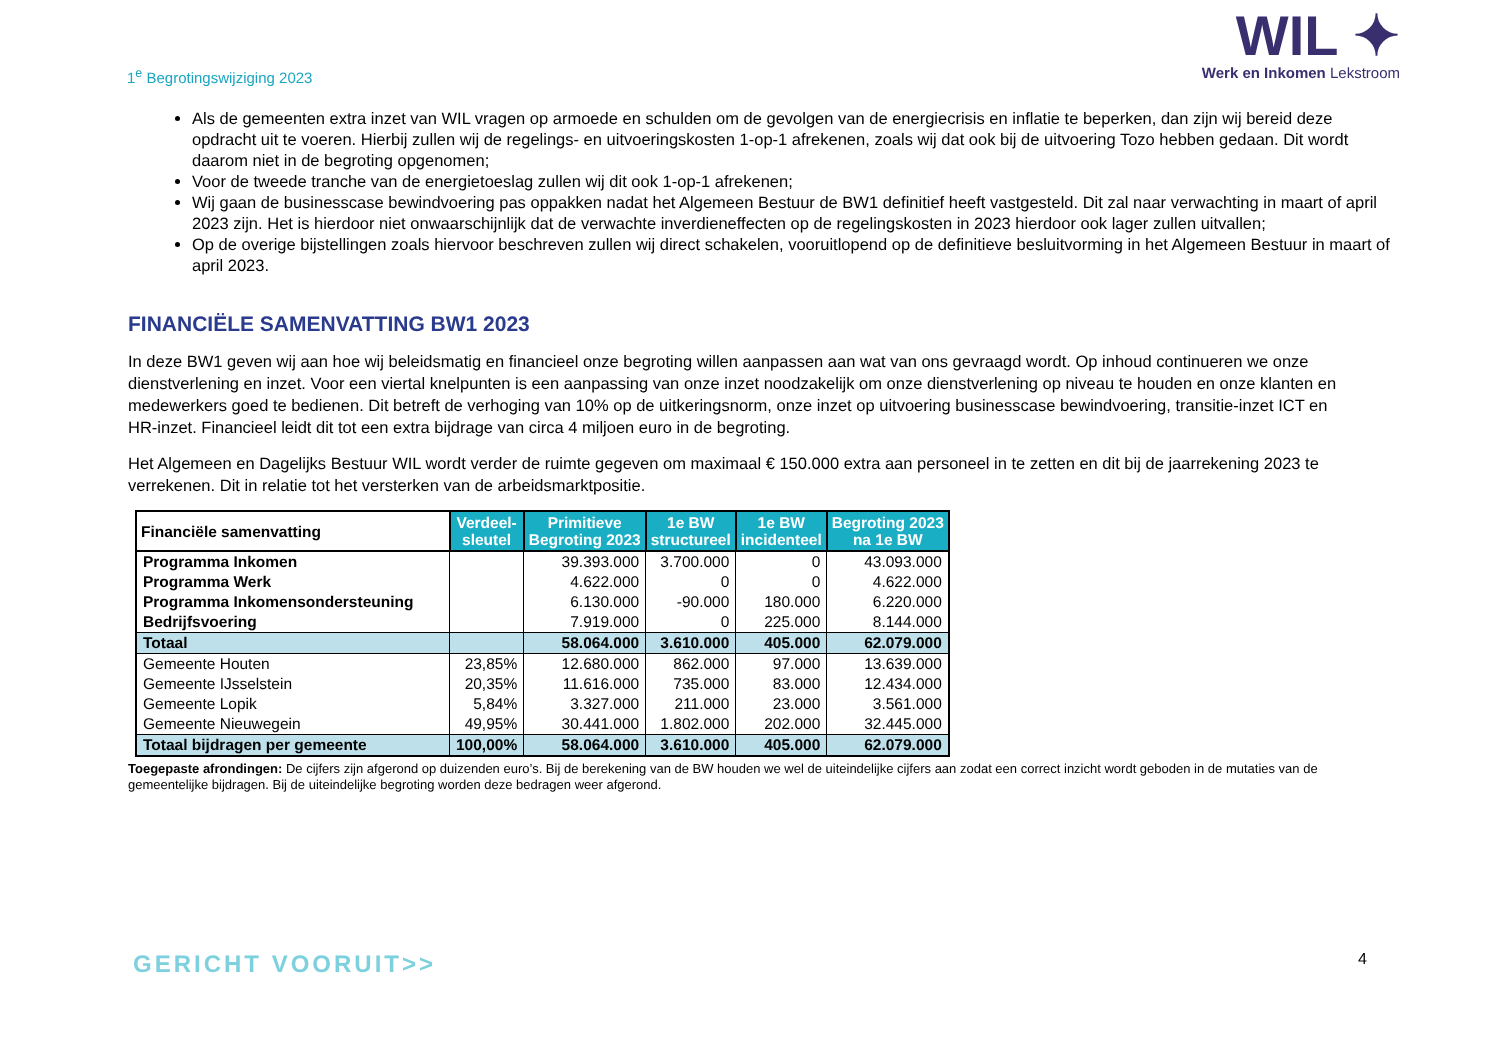1<sup>e</sup> Begrotingswijziging 2023
WIL ✦
Werk en Inkomen Lekstroom
Als de gemeenten extra inzet van WIL vragen op armoede en schulden om de gevolgen van de energiecrisis en inflatie te beperken, dan zijn wij bereid deze opdracht uit te voeren. Hierbij zullen wij de regelings- en uitvoeringskosten 1-op-1 afrekenen, zoals wij dat ook bij de uitvoering Tozo hebben gedaan. Dit wordt daarom niet in de begroting opgenomen;
Voor de tweede tranche van de energietoeslag zullen wij dit ook 1-op-1 afrekenen;
Wij gaan de businesscase bewindvoering pas oppakken nadat het Algemeen Bestuur de BW1 definitief heeft vastgesteld. Dit zal naar verwachting in maart of april 2023 zijn. Het is hierdoor niet onwaarschijnlijk dat de verwachte inverdieneffecten op de regelingskosten in 2023 hierdoor ook lager zullen uitvallen;
Op de overige bijstellingen zoals hiervoor beschreven zullen wij direct schakelen, vooruitlopend op de definitieve besluitvorming in het Algemeen Bestuur in maart of april 2023.
FINANCIËLE SAMENVATTING BW1 2023
In deze BW1 geven wij aan hoe wij beleidsmatig en financieel onze begroting willen aanpassen aan wat van ons gevraagd wordt. Op inhoud continueren we onze dienstverlening en inzet. Voor een viertal knelpunten is een aanpassing van onze inzet noodzakelijk om onze dienstverlening op niveau te houden en onze klanten en medewerkers goed te bedienen. Dit betreft de verhoging van 10% op de uitkeringsnorm, onze inzet op uitvoering businesscase bewindvoering, transitie-inzet ICT en HR-inzet. Financieel leidt dit tot een extra bijdrage van circa 4 miljoen euro in de begroting.
Het Algemeen en Dagelijks Bestuur WIL wordt verder de ruimte gegeven om maximaal € 150.000 extra aan personeel in te zetten en dit bij de jaarrekening 2023 te verrekenen. Dit in relatie tot het versterken van de arbeidsmarktpositie.
| Financiële samenvatting | Verdeel- sleutel | Primitieve Begroting 2023 | 1e BW structureel | 1e BW incidenteel | Begroting 2023 na 1e BW |
| --- | --- | --- | --- | --- | --- |
| Programma Inkomen | | 39.393.000 | 3.700.000 | 0 | 43.093.000 |
| Programma Werk | | 4.622.000 | 0 | 0 | 4.622.000 |
| Programma Inkomensondersteuning | | 6.130.000 | -90.000 | 180.000 | 6.220.000 |
| Bedrijfsvoering | | 7.919.000 | 0 | 225.000 | 8.144.000 |
| Totaal | | 58.064.000 | 3.610.000 | 405.000 | 62.079.000 |
| Gemeente Houten | 23,85% | 12.680.000 | 862.000 | 97.000 | 13.639.000 |
| Gemeente IJsselstein | 20,35% | 11.616.000 | 735.000 | 83.000 | 12.434.000 |
| Gemeente Lopik | 5,84% | 3.327.000 | 211.000 | 23.000 | 3.561.000 |
| Gemeente Nieuwegein | 49,95% | 30.441.000 | 1.802.000 | 202.000 | 32.445.000 |
| Totaal bijdragen per gemeente | 100,00% | 58.064.000 | 3.610.000 | 405.000 | 62.079.000 |
Toegepaste afrondingen: De cijfers zijn afgerond op duizenden euro’s. Bij de berekening van de BW houden we wel de uiteindelijke cijfers aan zodat een correct inzicht wordt geboden in de mutaties van de gemeentelijke bijdragen. Bij de uiteindelijke begroting worden deze bedragen weer afgerond.
GERICHT VOORUIT>> 4